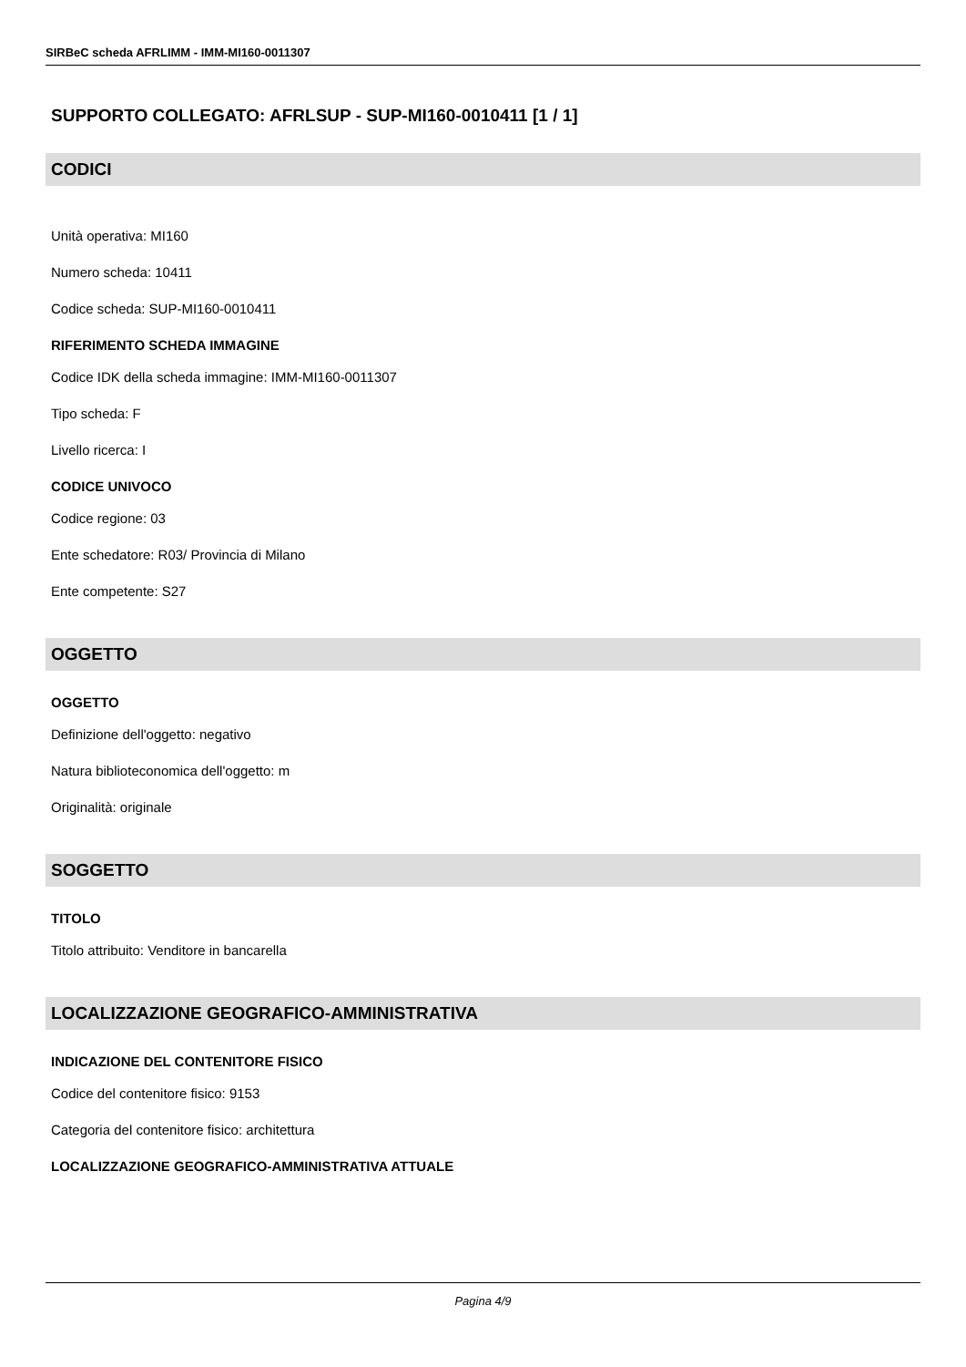SIRBeC scheda AFRLIMM - IMM-MI160-0011307
SUPPORTO COLLEGATO: AFRLSUP - SUP-MI160-0010411 [1 / 1]
CODICI
Unità operativa: MI160
Numero scheda: 10411
Codice scheda: SUP-MI160-0010411
RIFERIMENTO SCHEDA IMMAGINE
Codice IDK della scheda immagine: IMM-MI160-0011307
Tipo scheda: F
Livello ricerca: I
CODICE UNIVOCO
Codice regione: 03
Ente schedatore: R03/ Provincia di Milano
Ente competente: S27
OGGETTO
OGGETTO
Definizione dell'oggetto: negativo
Natura biblioteconomica dell'oggetto: m
Originalità: originale
SOGGETTO
TITOLO
Titolo attribuito: Venditore in bancarella
LOCALIZZAZIONE GEOGRAFICO-AMMINISTRATIVA
INDICAZIONE DEL CONTENITORE FISICO
Codice del contenitore fisico: 9153
Categoria del contenitore fisico: architettura
LOCALIZZAZIONE GEOGRAFICO-AMMINISTRATIVA ATTUALE
Pagina 4/9